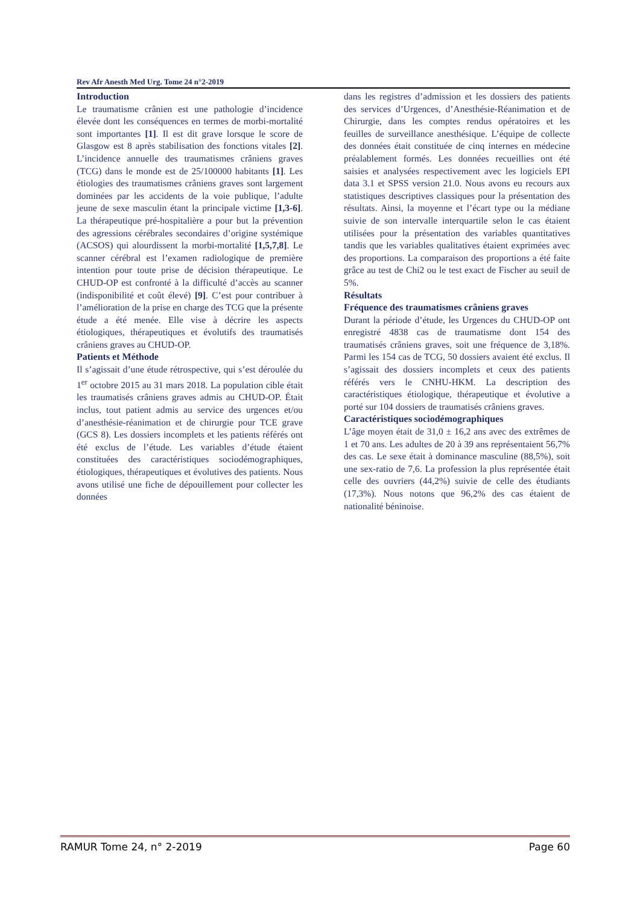Rev Afr Anesth Med Urg. Tome 24 n°2-2019
Introduction
Le traumatisme crânien est une pathologie d’incidence élevée dont les conséquences en termes de morbi-mortalité sont importantes [1]. Il est dit grave lorsque le score de Glasgow est 8 après stabilisation des fonctions vitales [2]. L’incidence annuelle des traumatismes crâniens graves (TCG) dans le monde est de 25/100000 habitants [1]. Les étiologies des traumatismes crâniens graves sont largement dominées par les accidents de la voie publique, l’adulte jeune de sexe masculin étant la principale victime [1,3-6]. La thérapeutique pré-hospitalière a pour but la prévention des agressions cérébrales secondaires d’origine systémique (ACSOS) qui alourdissent la morbi-mortalité [1,5,7,8]. Le scanner cérébral est l’examen radiologique de première intention pour toute prise de décision thérapeutique. Le CHUD-OP est confronté à la difficulté d’accès au scanner (indisponibilité et coût élevé) [9]. C’est pour contribuer à l’amélioration de la prise en charge des TCG que la présente étude a été menée. Elle vise à décrire les aspects étiologiques, thérapeutiques et évolutifs des traumatisés crâniens graves au CHUD-OP.
Patients et Méthode
Il s’agissait d’une étude rétrospective, qui s’est déroulée du 1<sup>er</sup> octobre 2015 au 31 mars 2018. La population cible était les traumatisés crâniens graves admis au CHUD-OP. Était inclus, tout patient admis au service des urgences et/ou d’anesthésie-réanimation et de chirurgie pour TCE grave (GCS 8). Les dossiers incomplets et les patients référés ont été exclus de l’étude. Les variables d’étude étaient constituées des caractéristiques sociodémographiques, étiologiques, thérapeutiques et évolutives des patients. Nous avons utilisé une fiche de dépouillement pour collecter les données
dans les registres d’admission et les dossiers des patients des services d’Urgences, d’Anesthésie-Réanimation et de Chirurgie, dans les comptes rendus opératoires et les feuilles de surveillance anesthésique. L’équipe de collecte des données était constituée de cinq internes en médecine préalablement formés. Les données recueillies ont été saisies et analysées respectivement avec les logiciels EPI data 3.1 et SPSS version 21.0. Nous avons eu recours aux statistiques descriptives classiques pour la présentation des résultats. Ainsi, la moyenne et l’écart type ou la médiane suivie de son intervalle interquartile selon le cas étaient utilisées pour la présentation des variables quantitatives tandis que les variables qualitatives étaient exprimées avec des proportions. La comparaison des proportions a été faite grâce au test de Chi2 ou le test exact de Fischer au seuil de 5%.
Résultats
Fréquence des traumatismes crâniens graves
Durant la période d’étude, les Urgences du CHUD-OP ont enregistré 4838 cas de traumatisme dont 154 des traumatisés crâniens graves, soit une fréquence de 3,18%. Parmi les 154 cas de TCG, 50 dossiers avaient été exclus. Il s’agissait des dossiers incomplets et ceux des patients référés vers le CNHU-HKM. La description des caractéristiques étiologique, thérapeutique et évolutive a porté sur 104 dossiers de traumatisés crâniens graves.
Caractéristiques sociodémographiques
L’âge moyen était de 31,0 ± 16,2 ans avec des extrêmes de 1 et 70 ans. Les adultes de 20 à 39 ans représentaient 56,7% des cas. Le sexe était à dominance masculine (88,5%), soit une sex-ratio de 7,6. La profession la plus représentée était celle des ouvriers (44,2%) suivie de celle des étudiants (17,3%). Nous notons que 96,2% des cas étaient de nationalité béninoise.
RAMUR Tome 24, n° 2-2019 Page 60